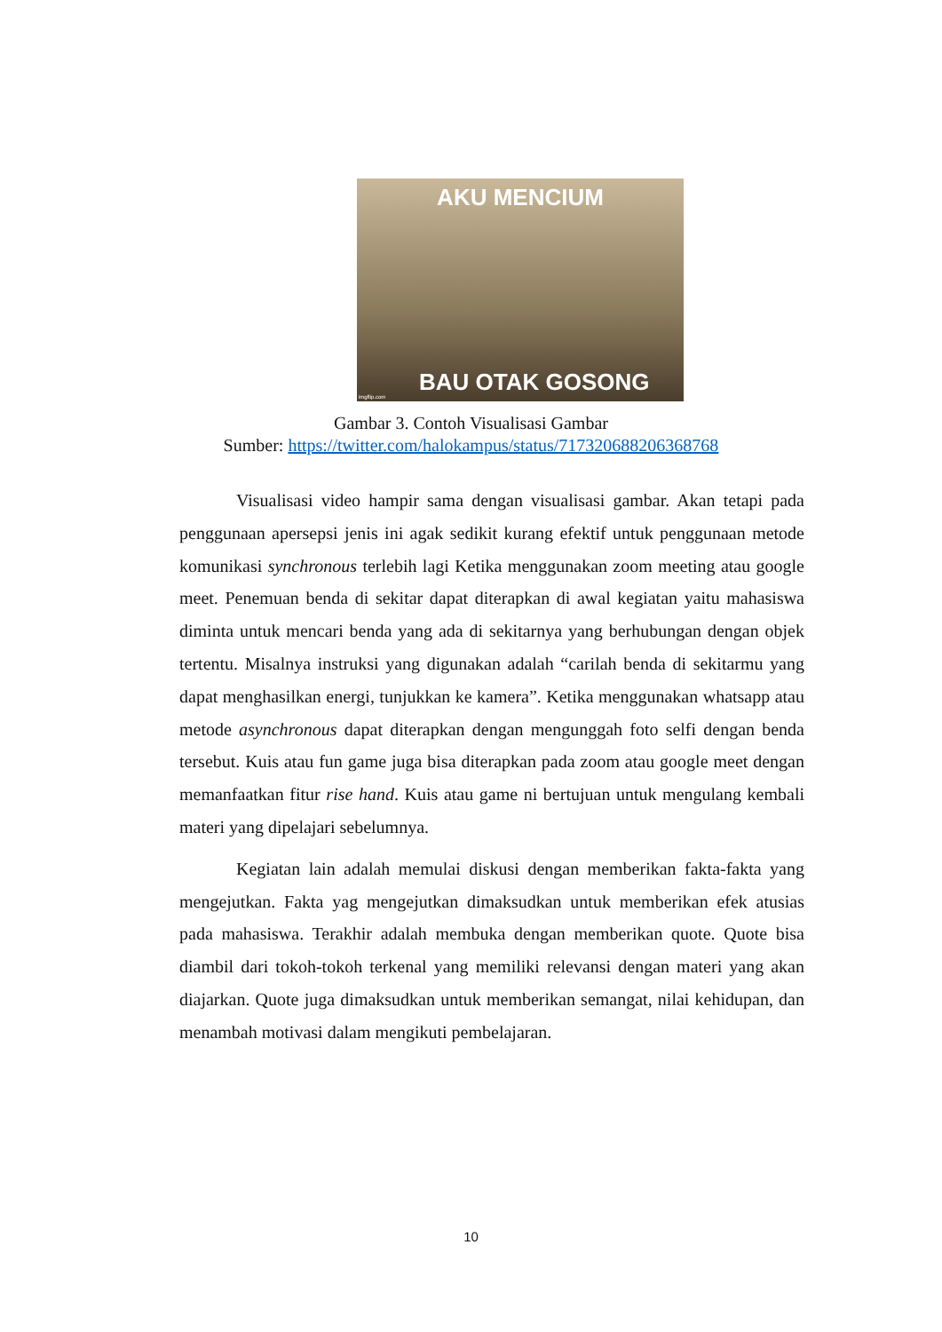AKU MENCIUM
BAU OTAK GOSONG
imgflip.com
Gambar 3. Contoh Visualisasi Gambar
Sumber: https://twitter.com/halokampus/status/717320688206368768
Visualisasi video hampir sama dengan visualisasi gambar. Akan tetapi pada penggunaan apersepsi jenis ini agak sedikit kurang efektif untuk penggunaan metode komunikasi synchronous terlebih lagi Ketika menggunakan zoom meeting atau google meet. Penemuan benda di sekitar dapat diterapkan di awal kegiatan yaitu mahasiswa diminta untuk mencari benda yang ada di sekitarnya yang berhubungan dengan objek tertentu. Misalnya instruksi yang digunakan adalah “carilah benda di sekitarmu yang dapat menghasilkan energi, tunjukkan ke kamera”. Ketika menggunakan whatsapp atau metode asynchronous dapat diterapkan dengan mengunggah foto selfi dengan benda tersebut. Kuis atau fun game juga bisa diterapkan pada zoom atau google meet dengan memanfaatkan fitur rise hand. Kuis atau game ni bertujuan untuk mengulang kembali materi yang dipelajari sebelumnya.
Kegiatan lain adalah memulai diskusi dengan memberikan fakta-fakta yang mengejutkan. Fakta yag mengejutkan dimaksudkan untuk memberikan efek atusias pada mahasiswa. Terakhir adalah membuka dengan memberikan quote. Quote bisa diambil dari tokoh-tokoh terkenal yang memiliki relevansi dengan materi yang akan diajarkan. Quote juga dimaksudkan untuk memberikan semangat, nilai kehidupan, dan menambah motivasi dalam mengikuti pembelajaran.
10